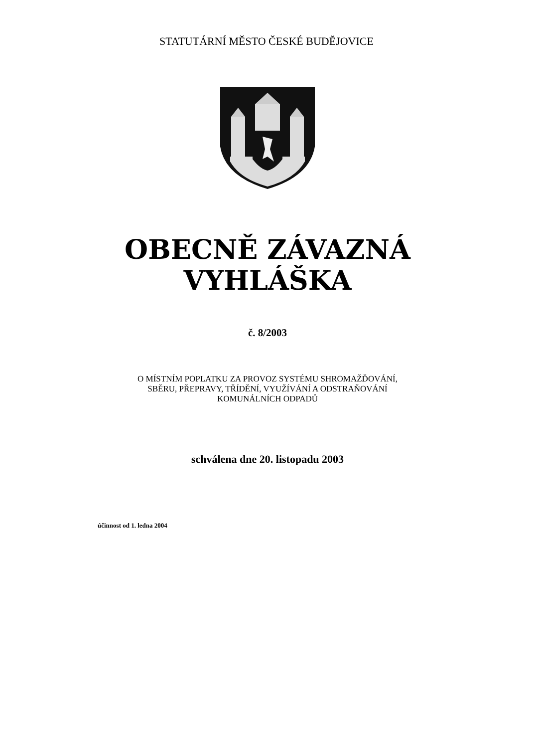STATUTÁRNÍ MĚSTO ČESKÉ BUDĚJOVICE
OBECNĚ ZÁVAZNÁ
VYHLÁŠKA
č. 8/2003
O MÍSTNÍM POPLATKU ZA PROVOZ SYSTÉMU SHROMAŽĎOVÁNÍ,
SBĚRU, PŘEPRAVY, TŘÍDĚNÍ, VYUŽÍVÁNÍ A ODSTRAŇOVÁNÍ
KOMUNÁLNÍCH ODPADŮ
schválena dne 20. listopadu 2003
účinnost od 1. ledna 2004